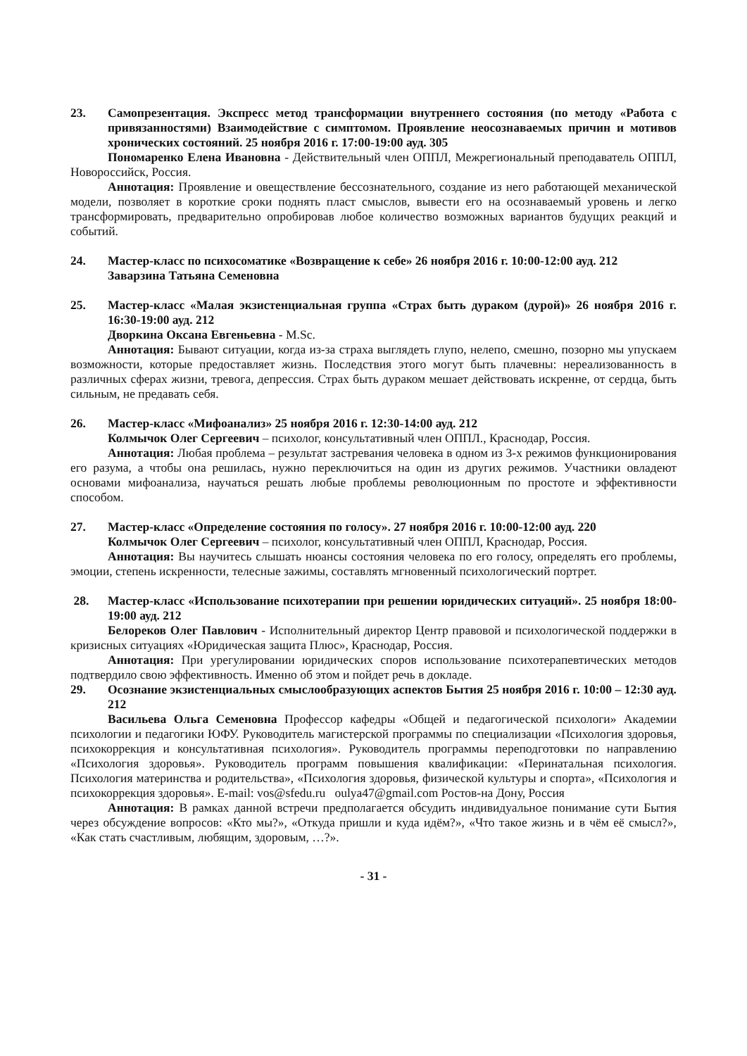23. Самопрезентация. Экспресс метод трансформации внутреннего состояния (по методу «Работа с привязанностями) Взаимодействие с симптомом. Проявление неосознаваемых причин и мотивов хронических состояний. 25 ноября 2016 г. 17:00-19:00 ауд. 305
Пономаренко Елена Ивановна - Действительный член ОППЛ, Межрегиональный преподаватель ОППЛ, Новороссийск, Россия.
Аннотация: Проявление и овеществление бессознательного, создание из него работающей механической модели, позволяет в короткие сроки поднять пласт смыслов, вывести его на осознаваемый уровень и легко трансформировать, предварительно опробировав любое количество возможных вариантов будущих реакций и событий.
24. Мастер-класс по психосоматике «Возвращение к себе» 26 ноября 2016 г. 10:00-12:00 ауд. 212
Заварзина Татьяна Семеновна
25. Мастер-класс «Малая экзистенциальная группа «Страх быть дураком (дурой)» 26 ноября 2016 г. 16:30-19:00 ауд. 212
Дворкина Оксана Евгеньевна - M.Sc.
Аннотация: Бывают ситуации, когда из-за страха выглядеть глупо, нелепо, смешно, позорно мы упускаем возможности, которые предоставляет жизнь. Последствия этого могут быть плачевны: нереализованность в различных сферах жизни, тревога, депрессия. Страх быть дураком мешает действовать искренне, от сердца, быть сильным, не предавать себя.
26. Мастер-класс «Мифоанализ» 25 ноября 2016 г. 12:30-14:00 ауд. 212
Колмычок Олег Сергеевич – психолог, консультативный член ОППЛ., Краснодар, Россия.
Аннотация: Любая проблема – результат застревания человека в одном из 3-х режимов функционирования его разума, а чтобы она решилась, нужно переключиться на один из других режимов. Участники овладеют основами мифоанализа, научаться решать любые проблемы революционным по простоте и эффективности способом.
27. Мастер-класс «Определение состояния по голосу». 27 ноября 2016 г. 10:00-12:00 ауд. 220
Колмычок Олег Сергеевич – психолог, консультативный член ОППЛ, Краснодар, Россия.
Аннотация: Вы научитесь слышать нюансы состояния человека по его голосу, определять его проблемы, эмоции, степень искренности, телесные зажимы, составлять мгновенный психологический портрет.
28. Мастер-класс «Использование психотерапии при решении юридических ситуаций». 25 ноября 18:00-19:00 ауд. 212
Белореков Олег Павлович - Исполнительный директор Центр правовой и психологической поддержки в кризисных ситуациях «Юридическая защита Плюс», Краснодар, Россия.
Аннотация: При урегулировании юридических споров использование психотерапевтических методов подтвердило свою эффективность. Именно об этом и пойдет речь в докладе.
29. Осознание экзистенциальных смыслообразующих аспектов Бытия 25 ноября 2016 г. 10:00 – 12:30 ауд. 212
Васильева Ольга Семеновна Профессор кафедры «Общей и педагогической психологи» Академии психологии и педагогики ЮФУ. Руководитель магистерской программы по специализации «Психология здоровья, психокоррекция и консультативная психология». Руководитель программы переподготовки по направлению «Психология здоровья». Руководитель программ повышения квалификации: «Перинатальная психология. Психология материнства и родительства», «Психология здоровья, физической культуры и спорта», «Психология и психокоррекция здоровья». E-mail: vos@sfedu.ru oulya47@gmail.com Ростов-на Дону, Россия
Аннотация: В рамках данной встречи предполагается обсудить индивидуальное понимание сути Бытия через обсуждение вопросов: «Кто мы?», «Откуда пришли и куда идём?», «Что такое жизнь и в чём её смысл?», «Как стать счастливым, любящим, здоровым, …?».
- 31 -